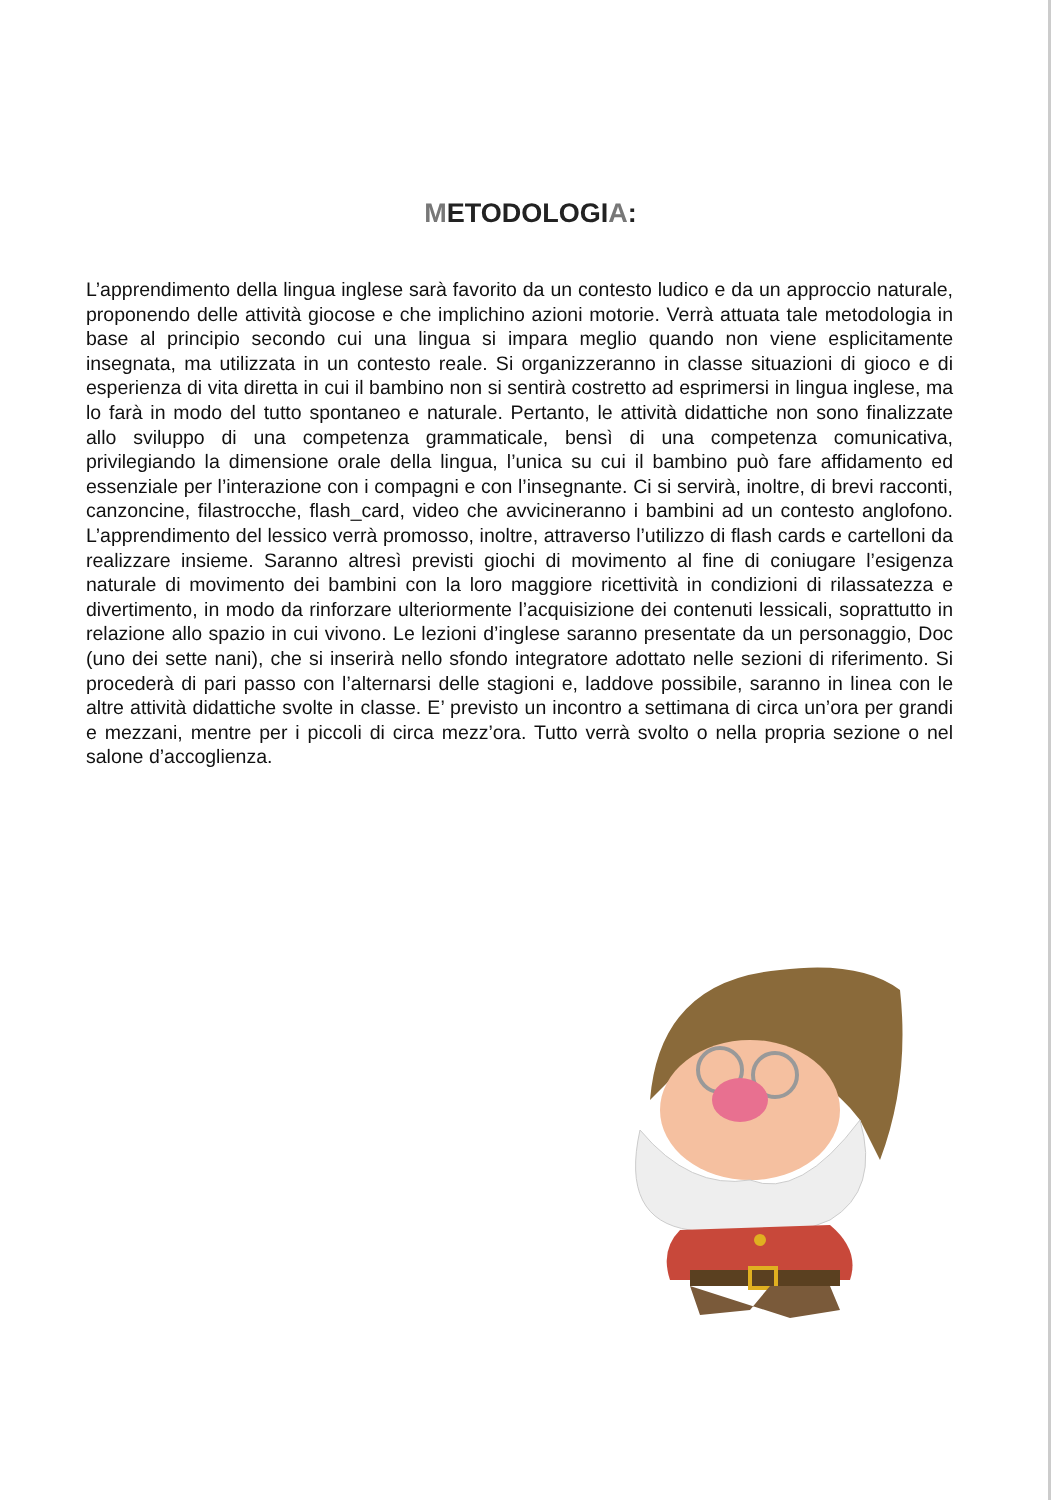METODOLOGIA:
L’apprendimento della lingua inglese sarà favorito da un contesto ludico e da un approccio naturale, proponendo delle attività giocose e che implichino azioni motorie. Verrà attuata tale metodologia in base al principio secondo cui una lingua si impara meglio quando non viene esplicitamente insegnata, ma utilizzata in un contesto reale. Si organizzeranno in classe situazioni di gioco e di esperienza di vita diretta in cui il bambino non si sentirà costretto ad esprimersi in lingua inglese, ma lo farà in modo del tutto spontaneo e naturale. Pertanto, le attività didattiche non sono finalizzate allo sviluppo di una competenza grammaticale, bensì di una competenza comunicativa, privilegiando la dimensione orale della lingua, l’unica su cui il bambino può fare affidamento ed essenziale per l’interazione con i compagni e con l’insegnante. Ci si servirà, inoltre, di brevi racconti, canzoncine, filastrocche, flash_card, video che avvicineranno i bambini ad un contesto anglofono. L’apprendimento del lessico verrà promosso, inoltre, attraverso l’utilizzo di flash cards e cartelloni da realizzare insieme. Saranno altresì previsti giochi di movimento al fine di coniugare l’esigenza naturale di movimento dei bambini con la loro maggiore ricettività in condizioni di rilassatezza e divertimento, in modo da rinforzare ulteriormente l’acquisizione dei contenuti lessicali, soprattutto in relazione allo spazio in cui vivono. Le lezioni d’inglese saranno presentate da un personaggio, Doc (uno dei sette nani), che si inserirà nello sfondo integratore adottato nelle sezioni di riferimento. Si procederà di pari passo con l’alternarsi delle stagioni e, laddove possibile, saranno in linea con le altre attività didattiche svolte in classe. E’ previsto un incontro a settimana di circa un’ora per grandi e mezzani, mentre per i piccoli di circa mezz’ora. Tutto verrà svolto o nella propria sezione o nel salone d’accoglienza.